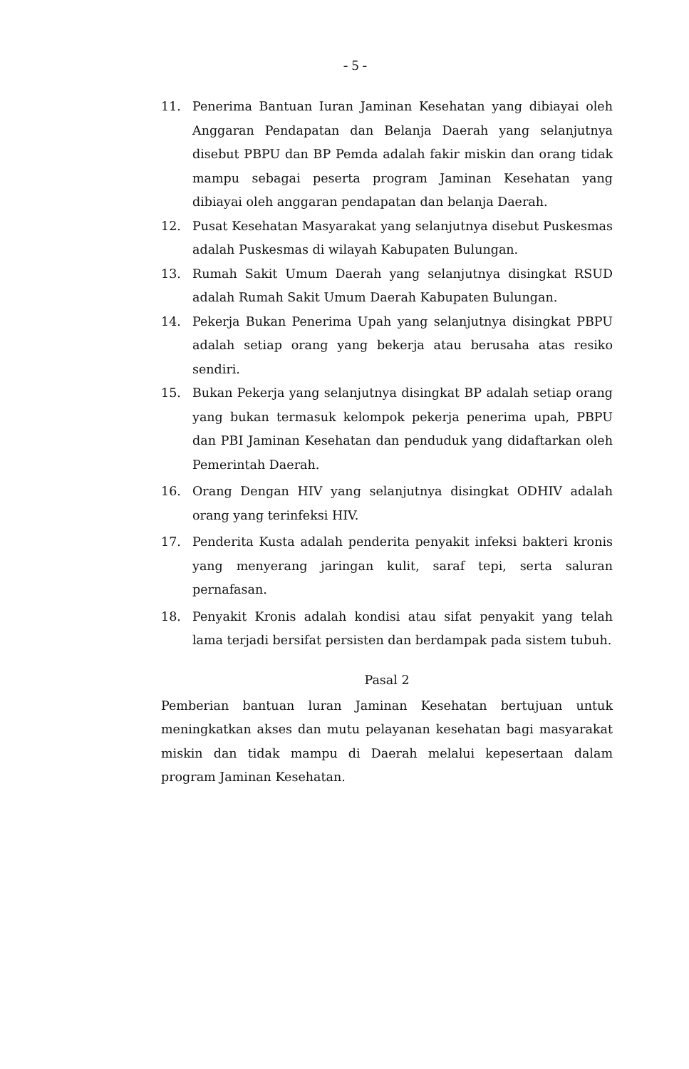- 5 -
11. Penerima Bantuan Iuran Jaminan Kesehatan yang dibiayai oleh Anggaran Pendapatan dan Belanja Daerah yang selanjutnya disebut PBPU dan BP Pemda adalah fakir miskin dan orang tidak mampu sebagai peserta program Jaminan Kesehatan yang dibiayai oleh anggaran pendapatan dan belanja Daerah.
12. Pusat Kesehatan Masyarakat yang selanjutnya disebut Puskesmas adalah Puskesmas di wilayah Kabupaten Bulungan.
13. Rumah Sakit Umum Daerah yang selanjutnya disingkat RSUD adalah Rumah Sakit Umum Daerah Kabupaten Bulungan.
14. Pekerja Bukan Penerima Upah yang selanjutnya disingkat PBPU adalah setiap orang yang bekerja atau berusaha atas resiko sendiri.
15. Bukan Pekerja yang selanjutnya disingkat BP adalah setiap orang yang bukan termasuk kelompok pekerja penerima upah, PBPU dan PBI Jaminan Kesehatan dan penduduk yang didaftarkan oleh Pemerintah Daerah.
16. Orang Dengan HIV yang selanjutnya disingkat ODHIV adalah orang yang terinfeksi HIV.
17. Penderita Kusta adalah penderita penyakit infeksi bakteri kronis yang menyerang jaringan kulit, saraf tepi, serta saluran pernafasan.
18. Penyakit Kronis adalah kondisi atau sifat penyakit yang telah lama terjadi bersifat persisten dan berdampak pada sistem tubuh.
Pasal 2
Pemberian bantuan luran Jaminan Kesehatan bertujuan untuk meningkatkan akses dan mutu pelayanan kesehatan bagi masyarakat miskin dan tidak mampu di Daerah melalui kepesertaan dalam program Jaminan Kesehatan.